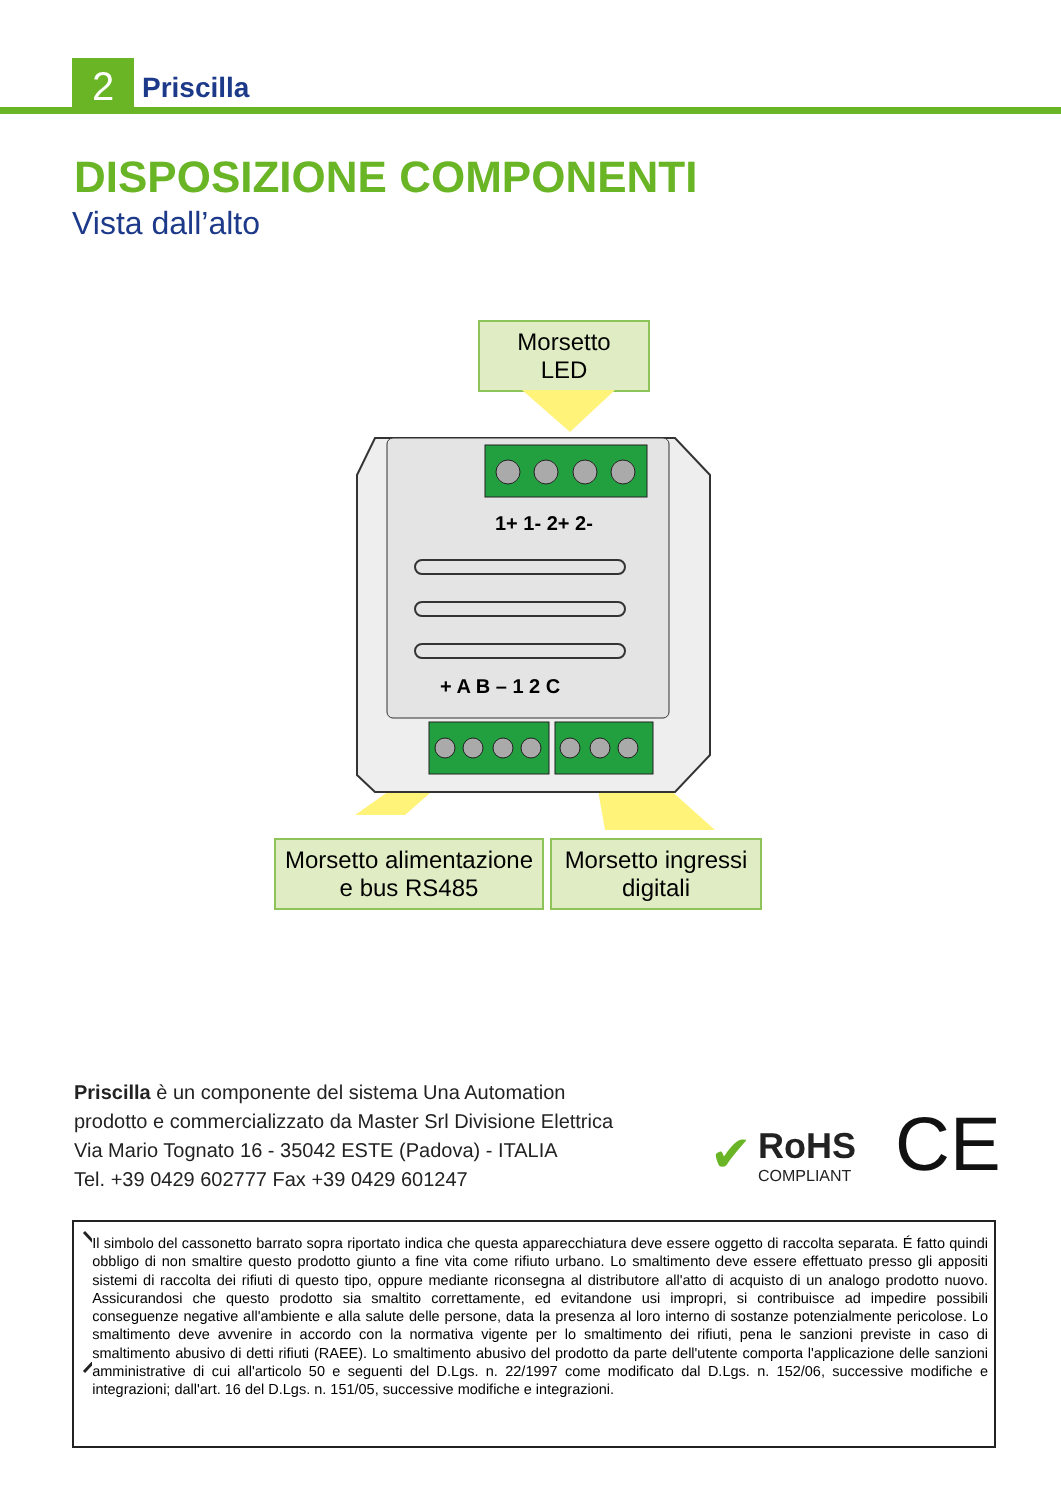2 Priscilla
DISPOSIZIONE COMPONENTI
Vista dall’alto
Morsetto
LED
1+ 1- 2+ 2-
+ A B – 1 2 C
Morsetto alimentazione
e bus RS485
Morsetto ingressi
digitali
Priscilla è un componente del sistema Una Automation
prodotto e commercializzato da Master Srl Divisione Elettrica
Via Mario Tognato 16 - 35042 ESTE (Padova) - ITALIA
Tel. +39 0429 602777 Fax +39 0429 601247
✔
RoHS
COMPLIANT
CE
Il simbolo del cassonetto barrato sopra riportato indica che questa apparecchiatura deve essere oggetto di raccolta separata. É fatto quindi obbligo di non smaltire questo prodotto giunto a fine vita come rifiuto urbano. Lo smaltimento deve essere effettuato presso gli appositi sistemi di raccolta dei rifiuti di questo tipo, oppure mediante riconsegna al distributore all'atto di acquisto di un analogo prodotto nuovo. Assicurandosi che questo prodotto sia smaltito correttamente, ed evitandone usi impropri, si contribuisce ad impedire possibili conseguenze negative all'ambiente e alla salute delle persone, data la presenza al loro interno di sostanze potenzialmente pericolose. Lo smaltimento deve avvenire in accordo con la normativa vigente per lo smaltimento dei rifiuti, pena le sanzioni previste in caso di smaltimento abusivo di detti rifiuti (RAEE). Lo smaltimento abusivo del prodotto da parte dell'utente comporta l'applicazione delle sanzioni amministrative di cui all'articolo 50 e seguenti del D.Lgs. n. 22/1997 come modificato dal D.Lgs. n. 152/06, successive modifiche e integrazioni; dall'art. 16 del D.Lgs. n. 151/05, successive modifiche e integrazioni.